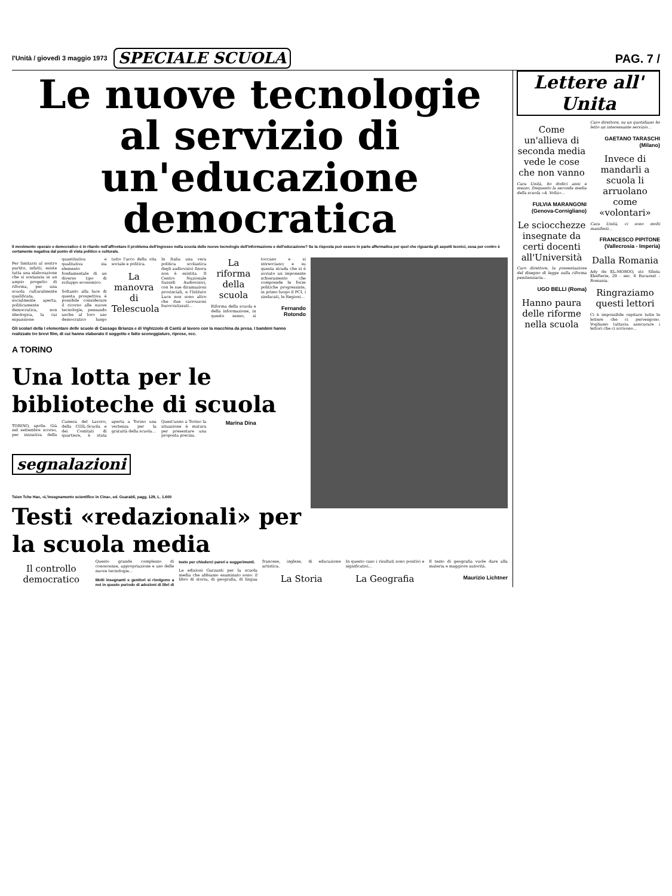l'Unità / giovedì 3 maggio 1973 SPECIALE SCUOLA PAG. 7 /
Le nuove tecnologie al servizio di un'educazione democratica
Il movimento operaio e democratico è in ritardo nell'affrontare il problema dell'ingresso nella scuola delle nuove tecnologie dell'informazione e dell'educazione? Se la risposta può essere in parte affermativa per quel che riguarda gli aspetti tecnici, essa per contro è certamente negativa dal punto di vista politico e culturale.
Per limitarsi al nostro partito, infatti, esiste tutta una elaborazione che si sostanzia in un ampio progetto di riforma, per una scuola culturalmente qualificata, socialmente aperta, politicamente democratica, non ideologica, la cui espansione quantitativa e qualitativa sia elemento fondamentale di un diverso tipo di sviluppo economico.
Soltanto alla luce di questa prospettiva è possibile considerare il ricorso alle nuove tecnologie, pensando anche al loro uso democratico lungo tutto l'arco della vita sociale e politica.
La manovra di Telescuola
In Italia una vera politica scolastica degli audiovisivi finora non è esistita. Il Centro Nazionale Sussidi Audiovisivi, con le sue diramazioni provinciali, e l'Istituto Luce non sono altro che due carrozzoni burocratizzati...
La riforma della scuola
Riforma della scuola e della informazione, in questo senso, si toccano e si intrecciano; e su questa strada che si è avviato un imponente schieramento che comprende le forze politiche progressiste, in primo luogo il PCI, i sindacati, le Regioni...
Fernando Rotondo
Gli scolari della I elementare delle scuole di Cassago Brianza e di Vighizzolo di Cantù al lavoro con la macchina da presa. I bambini hanno realizzato tre brevi film, di cui hanno elaborato il soggetto e fatto sceneggiature, riprese, ecc.
A TORINO
Una lotta per le biblioteche di scuola
TORINO, aprile. Già nel settembre scorso, per iniziativa della Camera del Lavoro, della CGIL-Scuola e dei Comitati di quartiere, è stata aperta a Torino una vertenza per la gratuità della scuola...
Quest'anno a Torino la situazione è matura per presentare una proposta precisa.
Marina Dina
segnalazioni
Tsien Tche Hao, «L'insegnamento scientifico in Cina», ed. Guaraldi, pagg. 129, L. 1.600
Testi «redazionali» per la scuola media
Il controllo democratico
Questo grande complesso di conoscenze, appropriazione e uso delle nuove tecnologie...
Molti insegnanti e genitori si rivolgono a noi in questo periodo di adozioni di libri di testo per chiederci pareri e suggerimenti.
Le edizioni Garzanti per la scuola media che abbiamo esaminato sono: il libro di storia, di geografia, di lingua francese, inglese, di educazione artistica.
La Storia
In questo caso i risultati sono positivi e significativi...
La Geografia
Il testo di geografia vuole dare alla materia e maggiore autorità.
Maurizio Lichtner
Lettere all' Unita
Come un'allieva di seconda media vede le cose che non vanno
Cara Unità, ho dodici anni e mezzo, frequento la seconda media della scuola «A. Volta»...
FULVIA MARANGONI (Genova-Cornigliano)
Le sciocchezze insegnate da certi docenti all'Università
Caro direttore, la presentazione del disegno di legge sulla riforma penitenziaria...
UGO BELLI (Roma)
Hanno paura delle riforme nella scuola
Caro direttore, su un quotidiano ho letto un interessante servizio...
GAETANO TARASCHI (Milano)
Invece di mandarli a scuola li arruolano come «volontari»
Cara Unità, ci sono molti manifesti...
FRANCESCO PIPITONE (Vallecrosia - Imperia)
Dalla Romania
Ady de EL-MOROO, str. Sfintu Ekefterie, 29 - sec. 6 Bucarest - Romania.
Ringraziamo questi lettori
Ci è impossibile ospitare tutte le lettere che ci pervengono. Vogliamo tuttavia assicurare i lettori che ci scrivono...